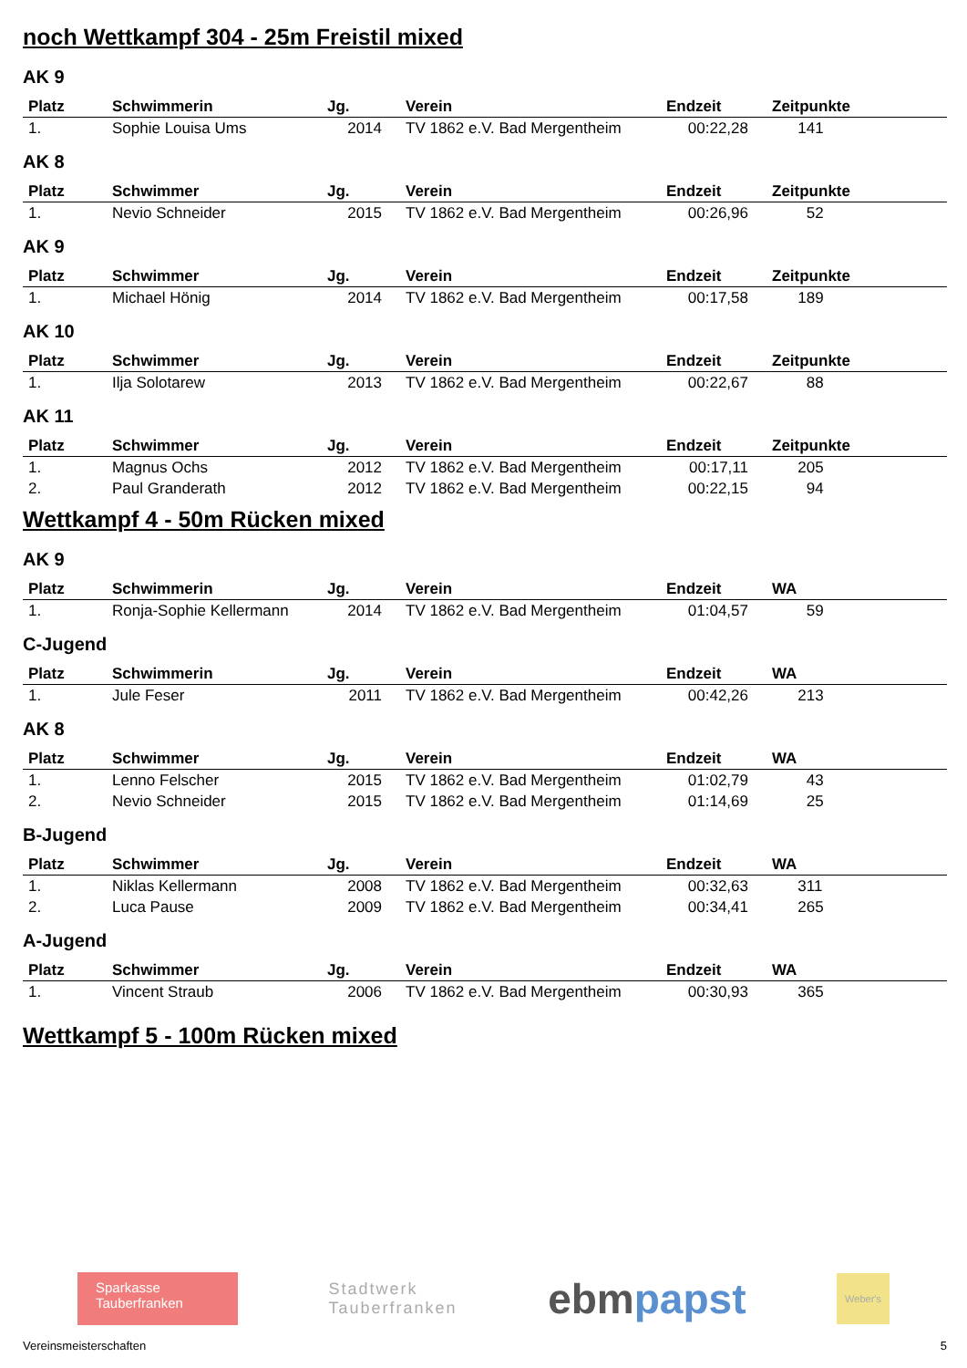noch Wettkampf 304 - 25m Freistil mixed
AK 9
| Platz | Schwimmerin | Jg. | Verein | Endzeit | Zeitpunkte |
| --- | --- | --- | --- | --- | --- |
| 1. | Sophie Louisa Ums | 2014 | TV 1862 e.V. Bad Mergentheim | 00:22,28 | 141 |
AK 8
| Platz | Schwimmer | Jg. | Verein | Endzeit | Zeitpunkte |
| --- | --- | --- | --- | --- | --- |
| 1. | Nevio Schneider | 2015 | TV 1862 e.V. Bad Mergentheim | 00:26,96 | 52 |
AK 9
| Platz | Schwimmer | Jg. | Verein | Endzeit | Zeitpunkte |
| --- | --- | --- | --- | --- | --- |
| 1. | Michael Hönig | 2014 | TV 1862 e.V. Bad Mergentheim | 00:17,58 | 189 |
AK 10
| Platz | Schwimmer | Jg. | Verein | Endzeit | Zeitpunkte |
| --- | --- | --- | --- | --- | --- |
| 1. | Ilja Solotarew | 2013 | TV 1862 e.V. Bad Mergentheim | 00:22,67 | 88 |
AK 11
| Platz | Schwimmer | Jg. | Verein | Endzeit | Zeitpunkte |
| --- | --- | --- | --- | --- | --- |
| 1. | Magnus Ochs | 2012 | TV 1862 e.V. Bad Mergentheim | 00:17,11 | 205 |
| 2. | Paul Granderath | 2012 | TV 1862 e.V. Bad Mergentheim | 00:22,15 | 94 |
Wettkampf 4 - 50m Rücken mixed
AK 9
| Platz | Schwimmerin | Jg. | Verein | Endzeit | WA |
| --- | --- | --- | --- | --- | --- |
| 1. | Ronja-Sophie Kellermann | 2014 | TV 1862 e.V. Bad Mergentheim | 01:04,57 | 59 |
C-Jugend
| Platz | Schwimmerin | Jg. | Verein | Endzeit | WA |
| --- | --- | --- | --- | --- | --- |
| 1. | Jule Feser | 2011 | TV 1862 e.V. Bad Mergentheim | 00:42,26 | 213 |
AK 8
| Platz | Schwimmer | Jg. | Verein | Endzeit | WA |
| --- | --- | --- | --- | --- | --- |
| 1. | Lenno Felscher | 2015 | TV 1862 e.V. Bad Mergentheim | 01:02,79 | 43 |
| 2. | Nevio Schneider | 2015 | TV 1862 e.V. Bad Mergentheim | 01:14,69 | 25 |
B-Jugend
| Platz | Schwimmer | Jg. | Verein | Endzeit | WA |
| --- | --- | --- | --- | --- | --- |
| 1. | Niklas Kellermann | 2008 | TV 1862 e.V. Bad Mergentheim | 00:32,63 | 311 |
| 2. | Luca Pause | 2009 | TV 1862 e.V. Bad Mergentheim | 00:34,41 | 265 |
A-Jugend
| Platz | Schwimmer | Jg. | Verein | Endzeit | WA |
| --- | --- | --- | --- | --- | --- |
| 1. | Vincent Straub | 2006 | TV 1862 e.V. Bad Mergentheim | 00:30,93 | 365 |
Wettkampf 5 - 100m Rücken mixed
Sparkasse
Tauberfranken
Stadtwerk
Tauberfranken
ebmpapst
Weber's
Vereinsmeisterschaften 5